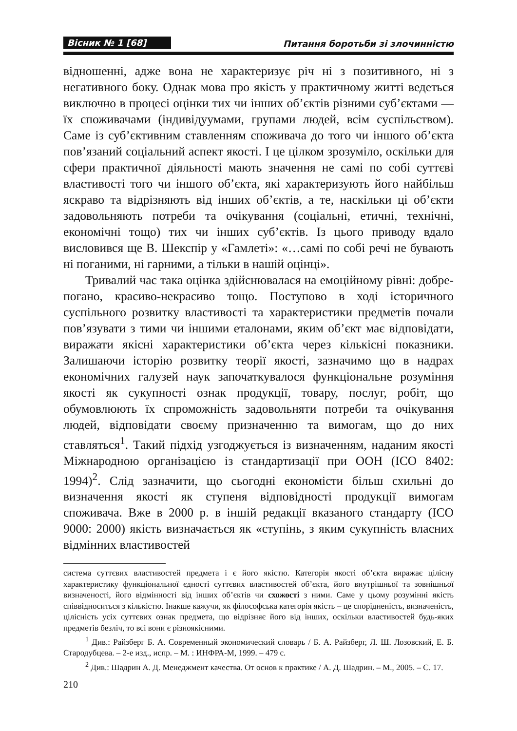Вісник № 1 [68] Питання боротьби зі злочинністю
відношенні, адже вона не характеризує річ ні з позитивного, ні з негативного боку. Однак мова про якість у практичному житті ведеться виключно в процесі оцінки тих чи інших об’єктів різними суб’єктами — їх споживачами (індивідуумами, групами людей, всім суспільством). Саме із суб’єктивним ставленням споживача до того чи іншого об’єкта пов’язаний соціальний аспект якості. І це цілком зрозуміло, оскільки для сфери практичної діяльності мають значення не самі по собі суттєві властивості того чи іншого об’єкта, які характеризують його найбільш яскраво та відрізняють від інших об’єктів, а те, наскільки ці об’єкти задовольняють потреби та очікування (соціальні, етичні, технічні, економічні тощо) тих чи інших суб’єктів. Із цього приводу вдало висловився ще В. Шекспір у «Гамлеті»: «…самі по собі речі не бувають ні поганими, ні гарними, а тільки в нашій оцінці».
Тривалий час така оцінка здійснювалася на емоційному рівні: добре-погано, красиво-некрасиво тощо. Поступово в ході історичного суспільного розвитку властивості та характеристики предметів почали пов’язувати з тими чи іншими еталонами, яким об’єкт має відповідати, виражати якісні характеристики об’єкта через кількісні показники. Залишаючи історію розвитку теорії якості, зазначимо що в надрах економічних галузей наук започаткувалося функціональне розуміння якості як сукупності ознак продукції, товару, послуг, робіт, що обумовлюють їх спроможність задовольняти потреби та очікування людей, відповідати своєму призначенню та вимогам, що до них ставляться<sup>1</sup>. Такий підхід узгоджується із визначенням, наданим якості Міжнародною організацією із стандартизації при ООН (ІСО 8402: 1994)<sup>2</sup>. Слід зазначити, що сьогодні економісти більш схильні до визначення якості як ступеня відповідності продукції вимогам споживача. Вже в 2000 р. в іншій редакції вказаного стандарту (ІСО 9000: 2000) якість визначається як «ступінь, з яким сукупність власних відмінних властивостей
система суттєвих властивостей предмета і є його якістю. Категорія якості об’єкта виражає цілісну характеристику функціональної єдності суттєвих властивостей об’єкта, його внутрішньої та зовнішньої визначеності, його відмінності від інших об’єктів чи схожості з ними. Саме у цьому розумінні якість співвідноситься з кількістю. Інакше кажучи, як філософська категорія якість – це спорідненість, визначеність, цілісність усіх суттєвих ознак предмета, що відрізняє його від інших, оскільки властивостей будь-яких предметів безліч, то всі вони є різноякісними.
<sup>1</sup> Див.: Райзберг Б. А. Современный экономический словарь / Б. А. Райзберг, Л. Ш. Лозовский, Е. Б. Стародубцева. – 2-е изд., испр. – М. : ИНФРА-М, 1999. – 479 с.
<sup>2</sup> Див.: Шадрин А. Д. Менеджмент качества. От основ к практике / А. Д. Шадрин. – М., 2005. – С. 17.
210